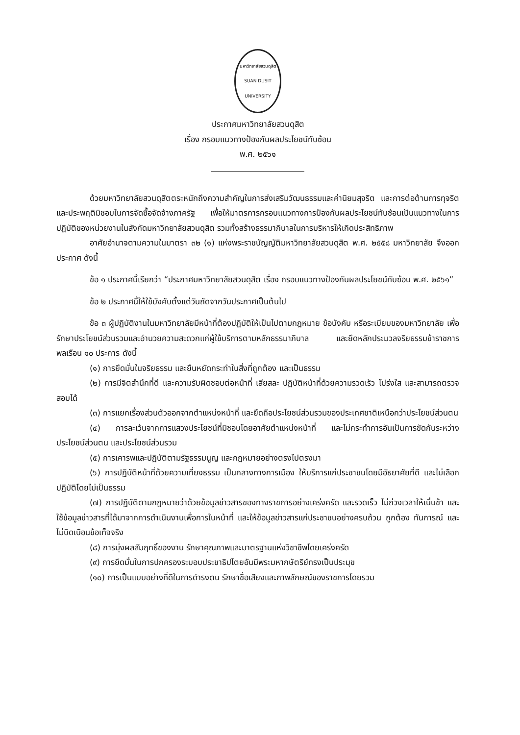มหาวิทยาลัยสวนดุสิต
SUAN DUSIT UNIVERSITY
ประกาศมหาวิทยาลัยสวนดุสิต
เรื่อง กรอบแนวทางป้องกันผลประโยชน์ทับซ้อน
พ.ศ. ๒๕๖๑
ด้วยมหาวิทยาลัยสวนดุสิตตระหนักถึงความสำคัญในการส่งเสริมวัฒนธรรมและค่านิยมสุจริต และการต่อต้านการทุจริตและประพฤติมิชอบในการจัดซื้อจัดจ้างภาครัฐ เพื่อให้มาตรการกรอบแนวทางการป้องกันผลประโยชน์ทับซ้อนเป็นแนวทางในการปฏิบัติของหน่วยงานในสังกัดมหาวิทยาลัยสวนดุสิต รวมทั้งสร้างธรรมาภิบาลในการบริหารให้เกิดประสิทธิภาพ
อาศัยอำนาจตามความในมาตรา ๓๒ (๑) แห่งพระราชบัญญัติมหาวิทยาลัยสวนดุสิต พ.ศ. ๒๕๕๘ มหาวิทยาลัย จึงออกประกาศ ดังนี้
ข้อ ๑ ประกาศนี้เรียกว่า “ประกาศมหาวิทยาลัยสวนดุสิต เรื่อง กรอบแนวทางป้องกันผลประโยชน์ทับซ้อน พ.ศ. ๒๕๖๑”
ข้อ ๒ ประกาศนี้ให้ใช้บังคับตั้งแต่วันถัดจากวันประกาศเป็นต้นไป
ข้อ ๓ ผู้ปฏิบัติงานในมหาวิทยาลัยมีหน้าที่ต้องปฏิบัติให้เป็นไปตามกฎหมาย ข้อบังคับ หรือระเบียบของมหาวิทยาลัย เพื่อรักษาประโยชน์ส่วนรวมและอำนวยความสะดวกแก่ผู้ใช้บริการตามหลักธรรมาภิบาล และยึดหลักประมวลจริยธรรมข้าราชการพลเรือน ๑๐ ประการ ดังนี้
(๑) การยึดมั่นในจริยธรรม และยืนหยัดกระทำในสิ่งที่ถูกต้อง และเป็นธรรม
(๒) การมีจิตสำนึกที่ดี และความรับผิดชอบต่อหน้าที่ เสียสละ ปฏิบัติหน้าที่ด้วยความรวดเร็ว โปร่งใส และสามารถตรวจสอบได้
(๓) การแยกเรื่องส่วนตัวออกจากตำแหน่งหน้าที่ และยึดถือประโยชน์ส่วนรวมของประเทศชาติเหนือกว่าประโยชน์ส่วนตน
(๔) การละเว้นจากการแสวงประโยชน์ที่มิชอบโดยอาศัยตำแหน่งหน้าที่ และไม่กระทำการอันเป็นการขัดกันระหว่างประโยชน์ส่วนตน และประโยชน์ส่วนรวม
(๕) การเคารพและปฏิบัติตามรัฐธรรมนูญ และกฎหมายอย่างตรงไปตรงมา
(๖) การปฏิบัติหน้าที่ด้วยความเที่ยงธรรม เป็นกลางทางการเมือง ให้บริการแก่ประชาชนโดยมีอัธยาศัยที่ดี และไม่เลือกปฏิบัติโดยไม่เป็นธรรม
(๗) การปฏิบัติตามกฎหมายว่าด้วยข้อมูลข่าวสารของทางราชการอย่างเคร่งครัด และรวดเร็ว ไม่ถ่วงเวลาให้เนิ่นช้า และใช้ข้อมูลข่าวสารที่ได้มาจากการดำเนินงานเพื่อการในหน้าที่ และให้ข้อมูลข่าวสารแก่ประชาชนอย่างครบถ้วน ถูกต้อง ทันการณ์ และไม่บิดเบือนข้อเท็จจริง
(๘) การมุ่งผลสัมฤทธิ์ของงาน รักษาคุณภาพและมาตรฐานแห่งวิชาชีพโดยเคร่งครัด
(๙) การยึดมั่นในการปกครองระบอบประชาธิปไตยอันมีพระมหากษัตริย์ทรงเป็นประมุข
(๑๐) การเป็นแบบอย่างที่ดีในการดำรงตน รักษาชื่อเสียงและภาพลักษณ์ของราชการโดยรวม